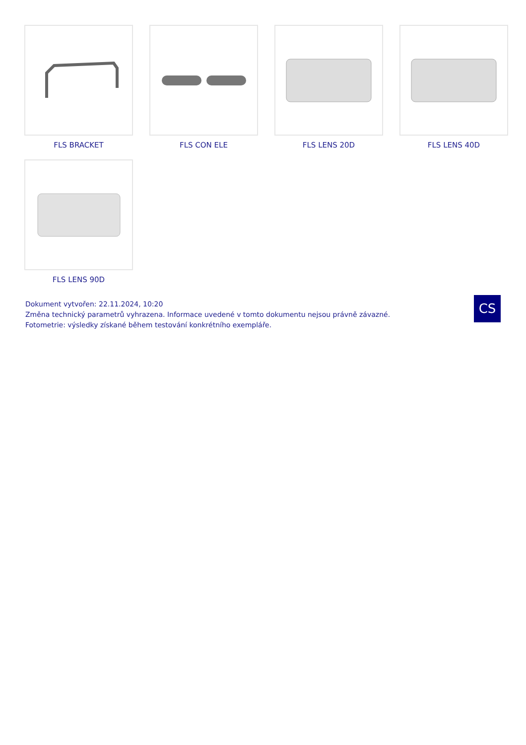FLS BRACKET
FLS CON ELE
FLS LENS 20D
FLS LENS 40D
FLS LENS 90D
Dokument vytvořen: 22.11.2024, 10:20
Změna technický parametrů vyhrazena. Informace uvedené v tomto dokumentu nejsou právně závazné.
Fotometrie: výsledky získané během testování konkrétního exempláře.
CS